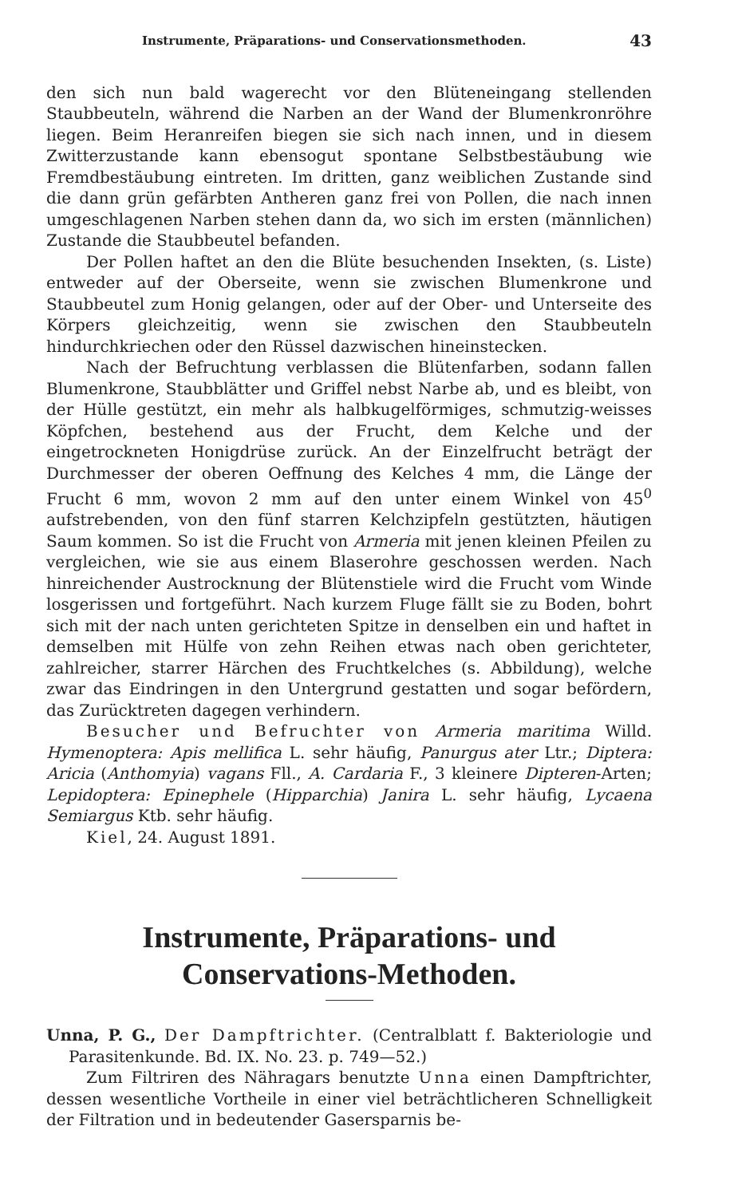Instrumente, Präparations- und Conservationsmethoden. 43
den sich nun bald wagerecht vor den Blüteneingang stellenden Staubbeuteln, während die Narben an der Wand der Blumenkronröhre liegen. Beim Heranreifen biegen sie sich nach innen, und in diesem Zwitterzustande kann ebensogut spontane Selbstbestäubung wie Fremdbestäubung eintreten. Im dritten, ganz weiblichen Zustande sind die dann grün gefärbten Antheren ganz frei von Pollen, die nach innen umgeschlagenen Narben stehen dann da, wo sich im ersten (männlichen) Zustande die Staubbeutel befanden.
Der Pollen haftet an den die Blüte besuchenden Insekten, (s. Liste) entweder auf der Oberseite, wenn sie zwischen Blumenkrone und Staubbeutel zum Honig gelangen, oder auf der Ober- und Unterseite des Körpers gleichzeitig, wenn sie zwischen den Staubbeuteln hindurchkriechen oder den Rüssel dazwischen hineinstecken.
Nach der Befruchtung verblassen die Blütenfarben, sodann fallen Blumenkrone, Staubblätter und Griffel nebst Narbe ab, und es bleibt, von der Hülle gestützt, ein mehr als halbkugelförmiges, schmutzig-weisses Köpfchen, bestehend aus der Frucht, dem Kelche und der eingetrockneten Honigdrüse zurück. An der Einzelfrucht beträgt der Durchmesser der oberen Oeffnung des Kelches 4 mm, die Länge der Frucht 6 mm, wovon 2 mm auf den unter einem Winkel von 45<sup>0</sup> aufstrebenden, von den fünf starren Kelchzipfeln gestützten, häutigen Saum kommen. So ist die Frucht von Armeria mit jenen kleinen Pfeilen zu vergleichen, wie sie aus einem Blaserohre geschossen werden. Nach hinreichender Austrocknung der Blütenstiele wird die Frucht vom Winde losgerissen und fortgeführt. Nach kurzem Fluge fällt sie zu Boden, bohrt sich mit der nach unten gerichteten Spitze in denselben ein und haftet in demselben mit Hülfe von zehn Reihen etwas nach oben gerichteter, zahlreicher, starrer Härchen des Fruchtkelches (s. Abbildung), welche zwar das Eindringen in den Untergrund gestatten und sogar befördern, das Zurücktreten dagegen verhindern.
Besucher und Befruchter von Armeria maritima Willd. Hymenoptera: Apis mellifica L. sehr häufig, Panurgus ater Ltr.; Diptera: Aricia (Anthomyia) vagans Fll., A. Cardaria F., 3 kleinere Dipteren-Arten; Lepidoptera: Epinephele (Hipparchia) Janira L. sehr häufig, Lycaena Semiargus Ktb. sehr häufig.
Kiel, 24. August 1891.
Instrumente, Präparations- und Conservations-Methoden.
Unna, P. G., Der Dampftrichter. (Centralblatt f. Bakteriologie und Parasitenkunde. Bd. IX. No. 23. p. 749—52.)
Zum Filtriren des Nähragars benutzte Unna einen Dampftrichter, dessen wesentliche Vortheile in einer viel beträchtlicheren Schnelligkeit der Filtration und in bedeutender Gasersparnis be-